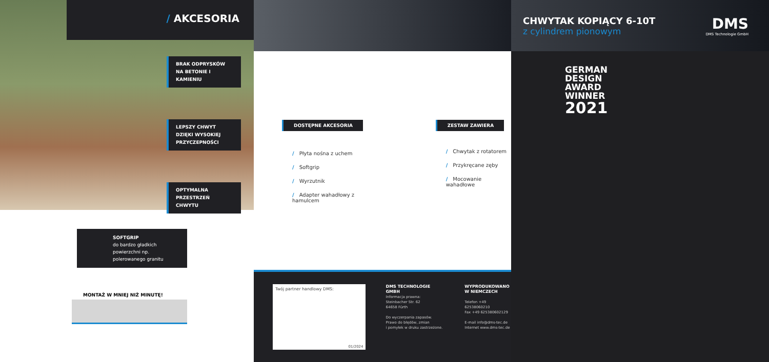/ AKCESORIA
BRAK ODPRYSKÓW NA BETONIE I KAMIENIU
LEPSZY CHWYT DZIĘKI WYSOKIEJ PRZYCZEPNOŚCI
OPTYMALNA PRZESTRZEŃ CHWYTU
SOFTGRIP
do bardzo gładkich powierzchni np. polerowanego granitu
MONTAŻ W MNIEJ NIŻ MINUTĘ!
DOSTĘPNE AKCESORIA
/ Płyta nośna z uchem
/ Softgrip
/ Wyrzutnik
/ Adapter wahadłowy z hamulcem
ZESTAW ZAWIERA
/ Chwytak z rotatorem
/ Przykręcane zęby
/ Mocowanie wahadłowe
Twój partner handlowy DMS:
01/2024
DMS TECHNOLOGIE GMBH
Informacja prawna:
Steinbacher Str. 62
64658 Fürth
Do wyczerpania zapasów.
Prawo do błędów, zmian
i pomyłek w druku zastrzeżone.
WYPRODUKOWANO
W NIEMCZECH
Telefon +49 62538060210
Fax +49 625380602129
E-mail info@dms-tec.de
Internet www.dms-tec.de
CHWYTAK KOPIĄCY 6-10T
z cylindrem pionowym
DMS
DMS Technologie GmbH
GERMAN
DESIGN
AWARD
WINNER
2021